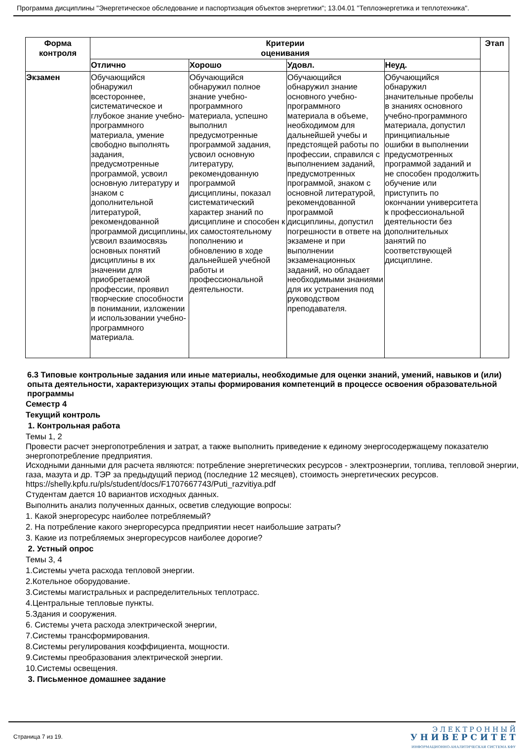Программа дисциплины "Энергетическое обследование и паспортизация объектов энергетики"; 13.04.01 "Теплоэнергетика и теплотехника".
| Форма контроля | Критерии оценивания | | | | Этап |
| --- | --- | --- | --- | --- | --- |
| | Отлично | Хорошо | Удовл. | Неуд. | |
| Экзамен | Обучающийся обнаружил всестороннее, систематическое и глубокое знание учебно-программного материала, умение свободно выполнять задания, предусмотренные программой, усвоил основную литературу и знаком с дополнительной литературой, рекомендованной программой дисциплины, усвоил взаимосвязь основных понятий дисциплины в их значении для приобретаемой профессии, проявил творческие способности в понимании, изложении и использовании учебно-программного материала. | Обучающийся обнаружил полное знание учебно-программного материала, успешно выполнил предусмотренные программой задания, усвоил основную литературу, рекомендованную программой дисциплины, показал систематический характер знаний по дисциплине и способен к их самостоятельному пополнению и обновлению в ходе дальнейшей учебной работы и профессиональной деятельности. | Обучающийся обнаружил знание основного учебно-программного материала в объеме, необходимом для дальнейшей учебы и предстоящей работы по профессии, справился с выполнением заданий, предусмотренных программой, знаком с основной литературой, рекомендованной программой дисциплины, допустил погрешности в ответе на экзамене и при выполнении экзаменационных заданий, но обладает необходимыми знаниями для их устранения под руководством преподавателя. | Обучающийся обнаружил значительные пробелы в знаниях основного учебно-программного материала, допустил принципиальные ошибки в выполнении предусмотренных программой заданий и не способен продолжить обучение или приступить по окончании университета к профессиональной деятельности без дополнительных занятий по соответствующей дисциплине. | |
6.3 Типовые контрольные задания или иные материалы, необходимые для оценки знаний, умений, навыков и (или) опыта деятельности, характеризующих этапы формирования компетенций в процессе освоения образовательной программы
Семестр 4
Текущий контроль
1. Контрольная работа
Темы 1, 2
Провести расчет энергопотребления и затрат, а также выполнить приведение к единому энергосодержащему показателю энергопотребление предприятия.
Исходными данными для расчета являются: потребление энергетических ресурсов - электроэнергии, топлива, тепловой энергии, газа, мазута и др. ТЭР за предыдущий период (последние 12 месяцев), стоимость энергетических ресурсов. https://shelly.kpfu.ru/pls/student/docs/F1707667743/Puti_razvitiya.pdf
Студентам дается 10 вариантов исходных данных.
Выполнить анализ полученных данных, осветив следующие вопросы:
1. Какой энергоресурс наиболее потребляемый?
2. На потребление какого энергоресурса предприятии несет наибольшие затраты?
3. Какие из потребляемых энергоресурсов наиболее дорогие?
2. Устный опрос
Темы 3, 4
1.Системы учета расхода тепловой энергии.
2.Котельное оборудование.
3.Системы магистральных и распределительных теплотрасс.
4.Центральные тепловые пункты.
5.Здания и сооружения.
6. Системы учета расхода электрической энергии,
7.Системы трансформирования.
8.Системы регулирования коэффициента, мощности.
9.Системы преобразования электрической энергии.
10.Системы освещения.
3. Письменное домашнее задание
Страница 7 из 19.
Э Л Е К Т Р О Н Н Ы Й
У Н И В Е Р С И Т Е Т
ИНФОРМАЦИОННО-АНАЛИТИЧЕСКАЯ СИСТЕМА КФУ